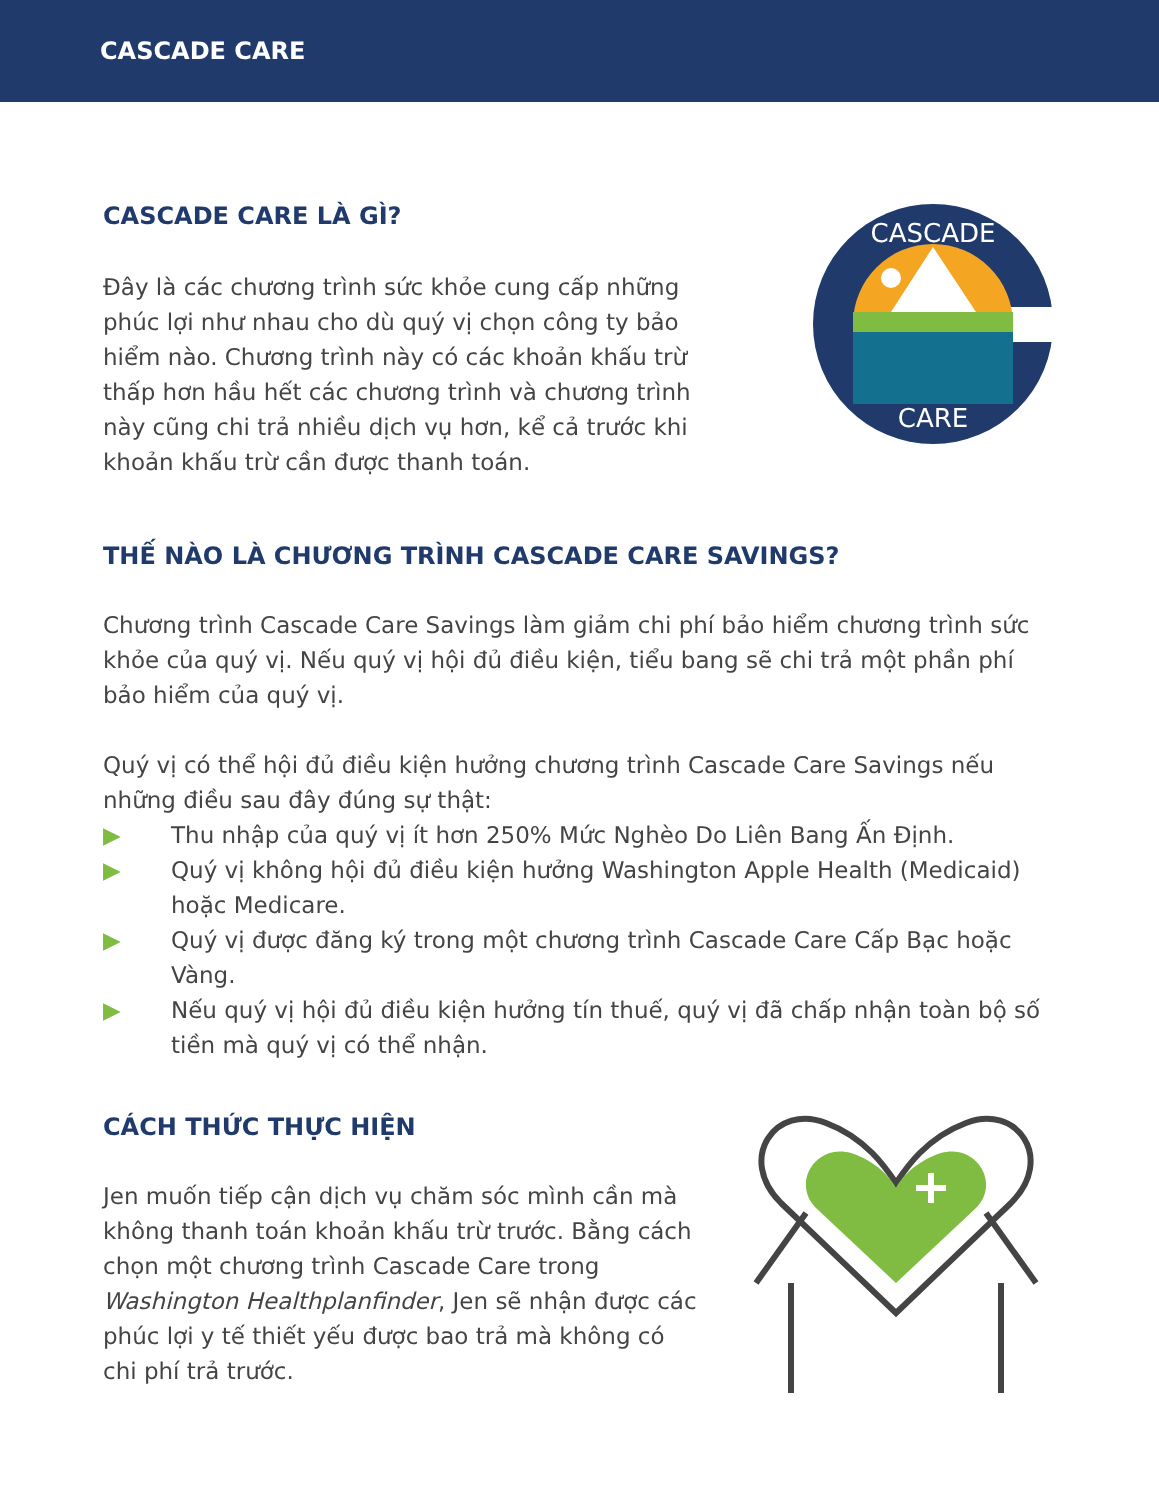CASCADE CARE
CASCADE CARE LÀ GÌ?
Đây là các chương trình sức khỏe cung cấp những phúc lợi như nhau cho dù quý vị chọn công ty bảo hiểm nào. Chương trình này có các khoản khấu trừ thấp hơn hầu hết các chương trình và chương trình này cũng chi trả nhiều dịch vụ hơn, kể cả trước khi khoản khấu trừ cần được thanh toán.
CASCADE
CARE
THẾ NÀO LÀ CHƯƠNG TRÌNH CASCADE CARE SAVINGS?
Chương trình Cascade Care Savings làm giảm chi phí bảo hiểm chương trình sức khỏe của quý vị. Nếu quý vị hội đủ điều kiện, tiểu bang sẽ chi trả một phần phí bảo hiểm của quý vị.
Quý vị có thể hội đủ điều kiện hưởng chương trình Cascade Care Savings nếu những điều sau đây đúng sự thật:
▶ Thu nhập của quý vị ít hơn 250% Mức Nghèo Do Liên Bang Ấn Định.
▶ Quý vị không hội đủ điều kiện hưởng Washington Apple Health (Medicaid) hoặc Medicare.
▶ Quý vị được đăng ký trong một chương trình Cascade Care Cấp Bạc hoặc Vàng.
▶ Nếu quý vị hội đủ điều kiện hưởng tín thuế, quý vị đã chấp nhận toàn bộ số tiền mà quý vị có thể nhận.
CÁCH THỨC THỰC HIỆN
Jen muốn tiếp cận dịch vụ chăm sóc mình cần mà không thanh toán khoản khấu trừ trước. Bằng cách chọn một chương trình Cascade Care trong Washington Healthplanfinder, Jen sẽ nhận được các phúc lợi y tế thiết yếu được bao trả mà không có chi phí trả trước.